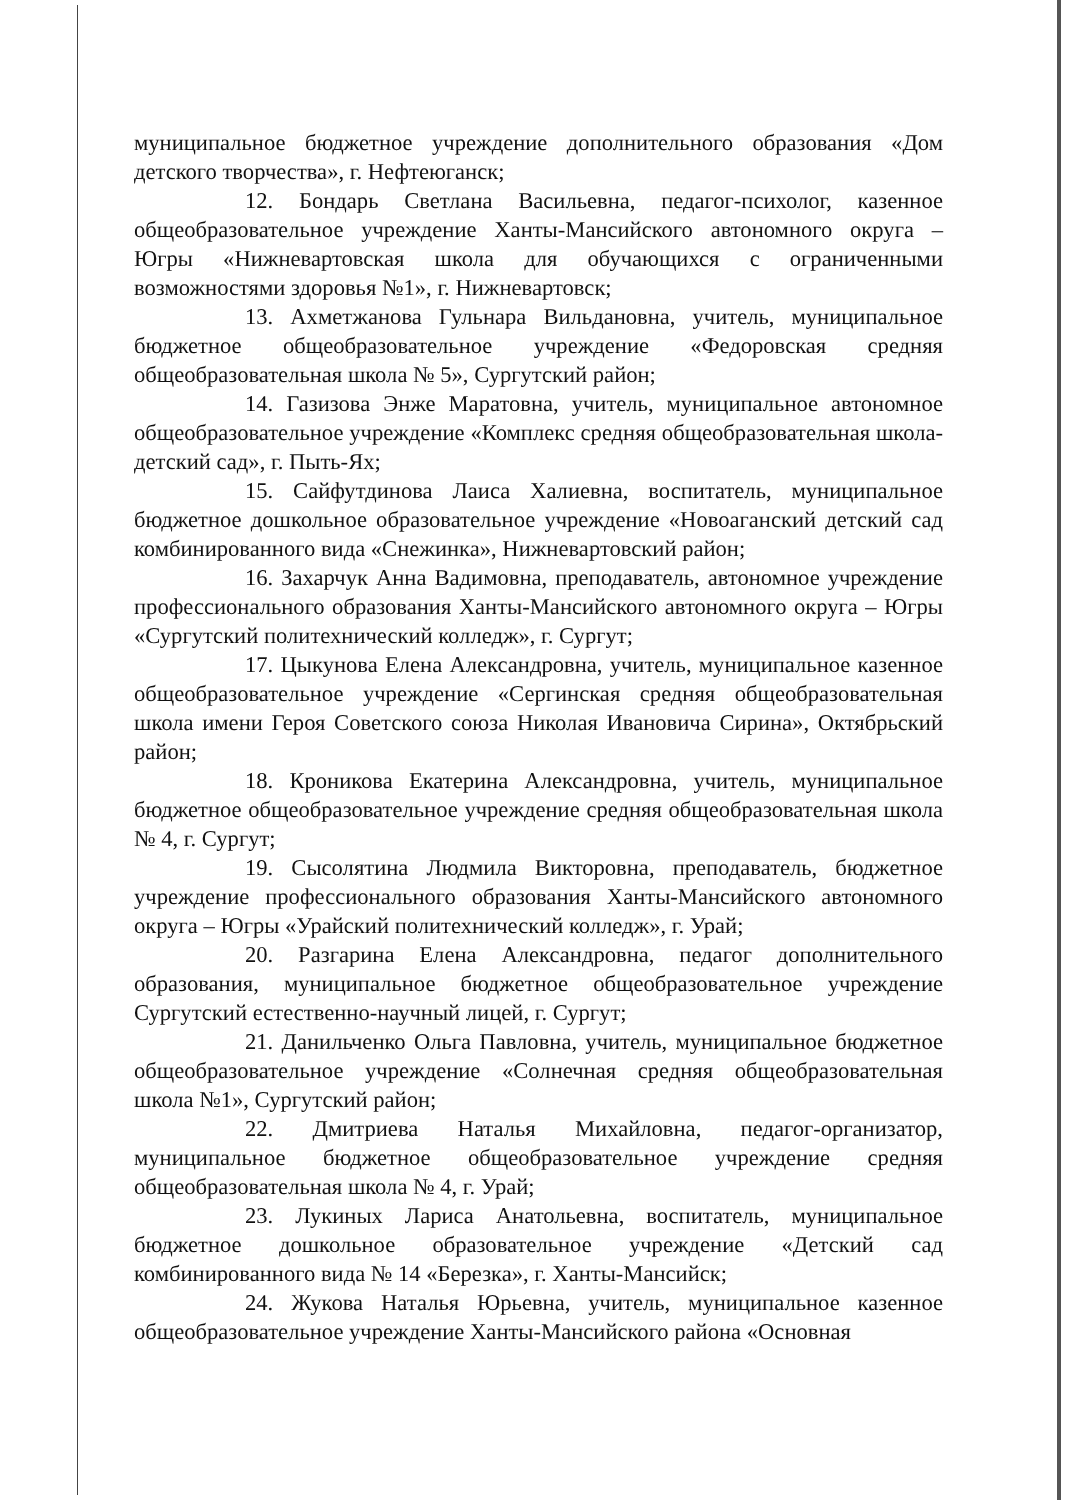муниципальное бюджетное учреждение дополнительного образования «Дом детского творчества», г. Нефтеюганск;
12. Бондарь Светлана Васильевна, педагог-психолог, казенное общеобразовательное учреждение Ханты-Мансийского автономного округа – Югры «Нижневартовская школа для обучающихся с ограниченными возможностями здоровья №1», г. Нижневартовск;
13. Ахметжанова Гульнара Вильдановна, учитель, муниципальное бюджетное общеобразовательное учреждение «Федоровская средняя общеобразовательная школа № 5», Сургутский район;
14. Газизова Энже Маратовна, учитель, муниципальное автономное общеобразовательное учреждение «Комплекс средняя общеобразовательная школа-детский сад», г. Пыть-Ях;
15. Сайфутдинова Лаиса Халиевна, воспитатель, муниципальное бюджетное дошкольное образовательное учреждение «Новоаганский детский сад комбинированного вида «Снежинка», Нижневартовский район;
16. Захарчук Анна Вадимовна, преподаватель, автономное учреждение профессионального образования Ханты-Мансийского автономного округа – Югры «Сургутский политехнический колледж», г. Сургут;
17. Цыкунова Елена Александровна, учитель, муниципальное казенное общеобразовательное учреждение «Сергинская средняя общеобразовательная школа имени Героя Советского союза Николая Ивановича Сирина», Октябрьский район;
18. Кроникова Екатерина Александровна, учитель, муниципальное бюджетное общеобразовательное учреждение средняя общеобразовательная школа № 4, г. Сургут;
19. Сысолятина Людмила Викторовна, преподаватель, бюджетное учреждение профессионального образования Ханты-Мансийского автономного округа – Югры «Урайский политехнический колледж», г. Урай;
20. Разгарина Елена Александровна, педагог дополнительного образования, муниципальное бюджетное общеобразовательное учреждение Сургутский естественно-научный лицей, г. Сургут;
21. Данильченко Ольга Павловна, учитель, муниципальное бюджетное общеобразовательное учреждение «Солнечная средняя общеобразовательная школа №1», Сургутский район;
22. Дмитриева Наталья Михайловна, педагог-организатор, муниципальное бюджетное общеобразовательное учреждение средняя общеобразовательная школа № 4, г. Урай;
23. Лукиных Лариса Анатольевна, воспитатель, муниципальное бюджетное дошкольное образовательное учреждение «Детский сад комбинированного вида № 14 «Березка», г. Ханты-Мансийск;
24. Жукова Наталья Юрьевна, учитель, муниципальное казенное общеобразовательное учреждение Ханты-Мансийского района «Основная